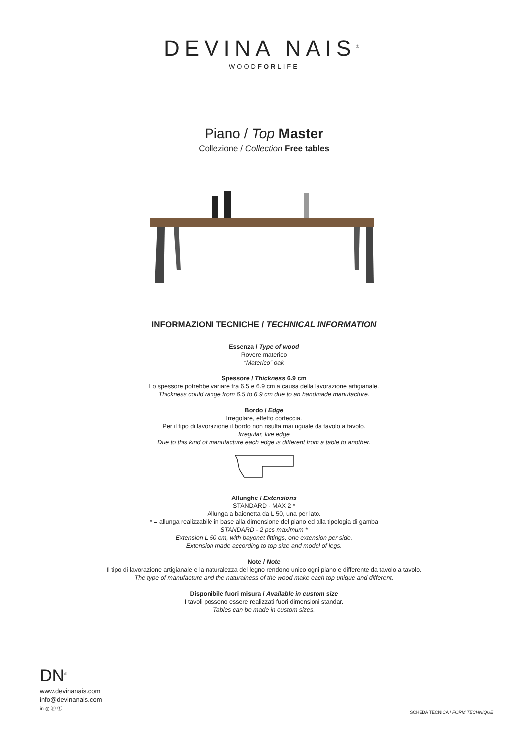DEVINA NAIS<sup>®</sup>
WOODFORLIFE
Piano / Top Master
Collezione / Collection Free tables
INFORMAZIONI TECNICHE / TECHNICAL INFORMATION
Essenza / Type of wood
Rovere materico
“Materico” oak
Spessore / Thickness 6.9 cm
Lo spessore potrebbe variare tra 6.5 e 6.9 cm a causa della lavorazione artigianale.
Thickness could range from 6.5 to 6.9 cm due to an handmade manufacture.
Bordo / Edge
Irregolare, effetto corteccia.
Per il tipo di lavorazione il bordo non risulta mai uguale da tavolo a tavolo.
Irregular, live edge
Due to this kind of manufacture each edge is different from a table to another.
Allunghe / Extensions
STANDARD - MAX 2 *
Allunga a baionetta da L 50, una per lato.
* = allunga realizzabile in base alla dimensione del piano ed alla tipologia di gamba
STANDARD - 2 pcs maximum *
Extension L 50 cm, with bayonet fittings, one extension per side.
Extension made according to top size and model of legs.
Note / Note
Il tipo di lavorazione artigianale e la naturalezza del legno rendono unico ogni piano e differente da tavolo a tavolo.
The type of manufacture and the naturalness of the wood make each top unique and different.
Disponibile fuori misura / Available in custom size
I tavoli possono essere realizzati fuori dimensioni standar.
Tables can be made in custom sizes.
DN<sup>®</sup>
www.devinanais.com
info@devinanais.com
in ◎ ⓟ ⓕ
SCHEDA TECNICA / FORM TECHNIQUE